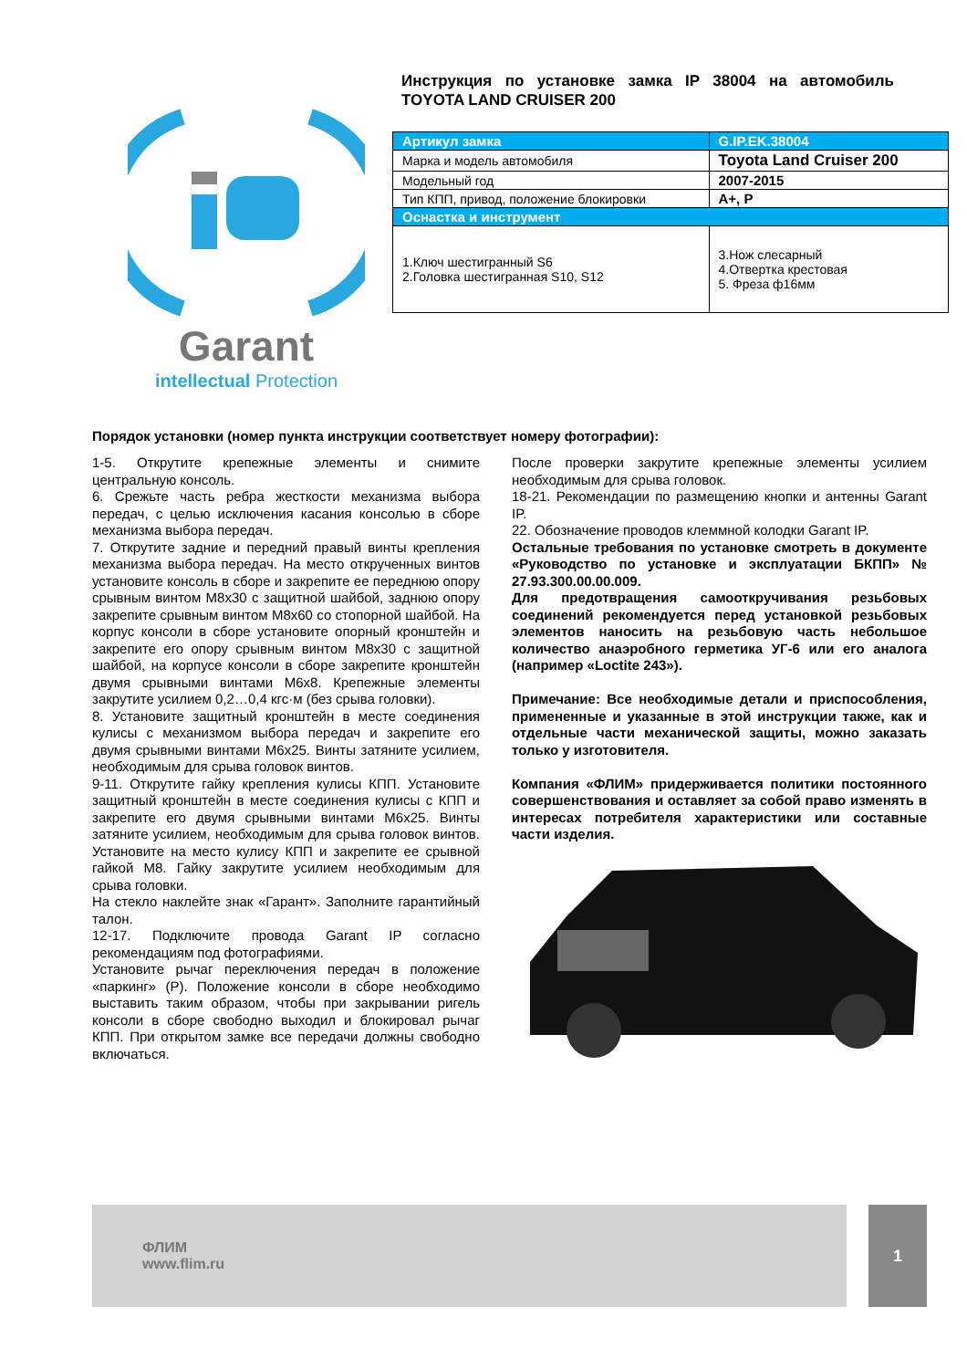Garant
intellectual Protection
Инструкция по установке замка IP 38004 на автомобиль TOYOTA LAND CRUISER 200
| Артикул замка | G.IP.EK.38004 |
| Марка и модель автомобиля | Toyota Land Cruiser 200 |
| Модельный год | 2007-2015 |
| Тип КПП, привод, положение блокировки | A+, P |
| Оснастка и инструмент | |
| 1.Ключ шестигранный S6 2.Головка шестигранная S10, S12 | 3.Нож слесарный 4.Отвертка крестовая 5. Фреза ф16мм |
Порядок установки (номер пункта инструкции соответствует номеру фотографии):
1-5. Открутите крепежные элементы и снимите центральную консоль.
6. Срежьте часть ребра жесткости механизма выбора передач, с целью исключения касания консолью в сборе механизма выбора передач.
7. Открутите задние и передний правый винты крепления механизма выбора передач. На место открученных винтов установите консоль в сборе и закрепите ее переднюю опору срывным винтом М8х30 с защитной шайбой, заднюю опору закрепите срывным винтом М8х60 со стопорной шайбой. На корпус консоли в сборе установите опорный кронштейн и закрепите его опору срывным винтом М8х30 с защитной шайбой, на корпусе консоли в сборе закрепите кронштейн двумя срывными винтами М6х8. Крепежные элементы закрутите усилием 0,2…0,4 кгс·м (без срыва головки).
8. Установите защитный кронштейн в месте соединения кулисы с механизмом выбора передач и закрепите его двумя срывными винтами М6х25. Винты затяните усилием, необходимым для срыва головок винтов.
9-11. Открутите гайку крепления кулисы КПП. Установите защитный кронштейн в месте соединения кулисы с КПП и закрепите его двумя срывными винтами М6х25. Винты затяните усилием, необходимым для срыва головок винтов. Установите на место кулису КПП и закрепите ее срывной гайкой М8. Гайку закрутите усилием необходимым для срыва головки.
На стекло наклейте знак «Гарант». Заполните гарантийный талон.
12-17. Подключите провода Garant IP согласно рекомендациям под фотографиями.
Установите рычаг переключения передач в положение «паркинг» (Р). Положение консоли в сборе необходимо выставить таким образом, чтобы при закрывании ригель консоли в сборе свободно выходил и блокировал рычаг КПП. При открытом замке все передачи должны свободно включаться.
После проверки закрутите крепежные элементы усилием необходимым для срыва головок.
18-21. Рекомендации по размещению кнопки и антенны Garant IP.
22. Обозначение проводов клеммной колодки Garant IP.
Остальные требования по установке смотреть в документе «Руководство по установке и эксплуатации БКПП» № 27.93.300.00.00.009.
Для предотвращения самооткручивания резьбовых соединений рекомендуется перед установкой резьбовых элементов наносить на резьбовую часть небольшое количество анаэробного герметика УГ-6 или его аналога (например «Loctite 243»).
Примечание: Все необходимые детали и приспособления, примененные и указанные в этой инструкции также, как и отдельные части механической защиты, можно заказать только у изготовителя.
Компания «ФЛИМ» придерживается политики постоянного совершенствования и оставляет за собой право изменять в интересах потребителя характеристики или составные части изделия.
ФЛИМ
www.flim.ru
1